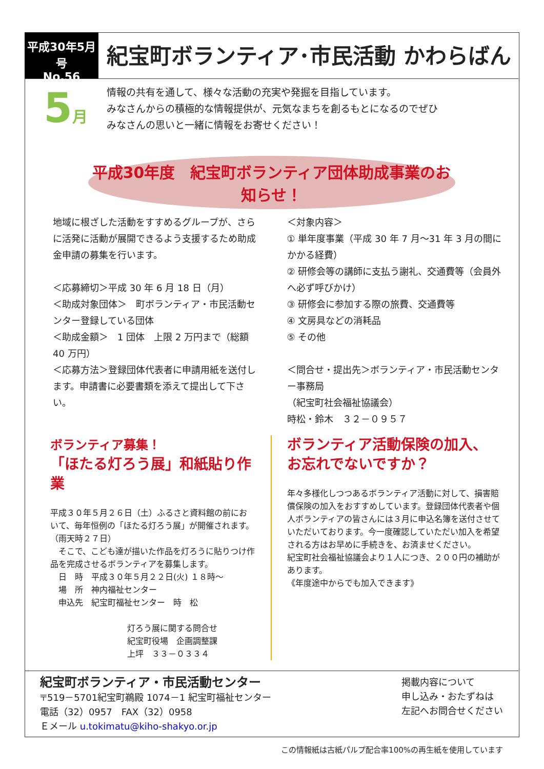平成30年5月号
No.56
紀宝町ボランティア･市民活動 かわらばん
5月
情報の共有を通して、様々な活動の充実や発掘を目指しています。
みなさんからの積極的な情報提供が、元気なまちを創るもとになるのでぜひ
みなさんの思いと一緒に情報をお寄せください！
平成30年度　紀宝町ボランティア団体助成事業のお知らせ！
地域に根ざした活動をすすめるグループが、さらに活発に活動が展開できるよう支援するため助成金申請の募集を行います。
＜応募締切＞平成 30 年 6 月 18 日（月）
＜助成対象団体＞　町ボランティア・市民活動センター登録している団体
＜助成金額＞　1 団体　上限 2 万円まで（総額 40 万円）
＜応募方法＞登録団体代表者に申請用紙を送付します。申請書に必要書類を添えて提出して下さい。
＜対象内容＞
① 単年度事業（平成 30 年 7 月～31 年 3 月の間にかかる経費）
② 研修会等の講師に支払う謝礼、交通費等（会員外へ必ず呼びかけ）
③ 研修会に参加する際の旅費、交通費等
④ 文房具などの消耗品
⑤ その他
＜問合せ・提出先＞ボランティア・市民活動センター事務局
（紀宝町社会福祉協議会）
時松・鈴木　３２－０９５７
ボランティア募集！
「ほたる灯ろう展」和紙貼り作業
平成３０年５月２６日（土）ふるさと資料館の前において、毎年恒例の「ほたる灯ろう展」が開催されます。（雨天時２７日）
　そこで、こども達が描いた作品を灯ろうに貼りつけ作品を完成させるボランティアを募集します。
　日　時　平成３０年５月２２日(火) １８時～
　場　所　神内福祉センター
　申込先　紀宝町福祉センター　時　松
灯ろう展に関する問合せ
紀宝町役場　企画調整課
上坪　３３－０３３４
ボランティア活動保険の加入、
お忘れでないですか？
年々多様化しつつあるボランティア活動に対して、損害賠償保険の加入をおすすめしています。登録団体代表者や個人ボランティアの皆さんには３月に申込名簿を送付させていただいております。今一度確認していただい加入を希望される方はお早めに手続きを、お済ませください。
紀宝町社会福祉協議会より１人につき、２００円の補助があります。
《年度途中からでも加入できます》
紀宝町ボランティア・市民活動センター
〒519－5701紀宝町鵜殿 1074－1 紀宝町福祉センター
電話（32）0957　FAX（32）0958
Ｅメール u.tokimatu@kiho-shakyo.or.jp
掲載内容について
申し込み・おたずねは
左記へお問合せください
この情報紙は古紙パルプ配合率100%の再生紙を使用しています